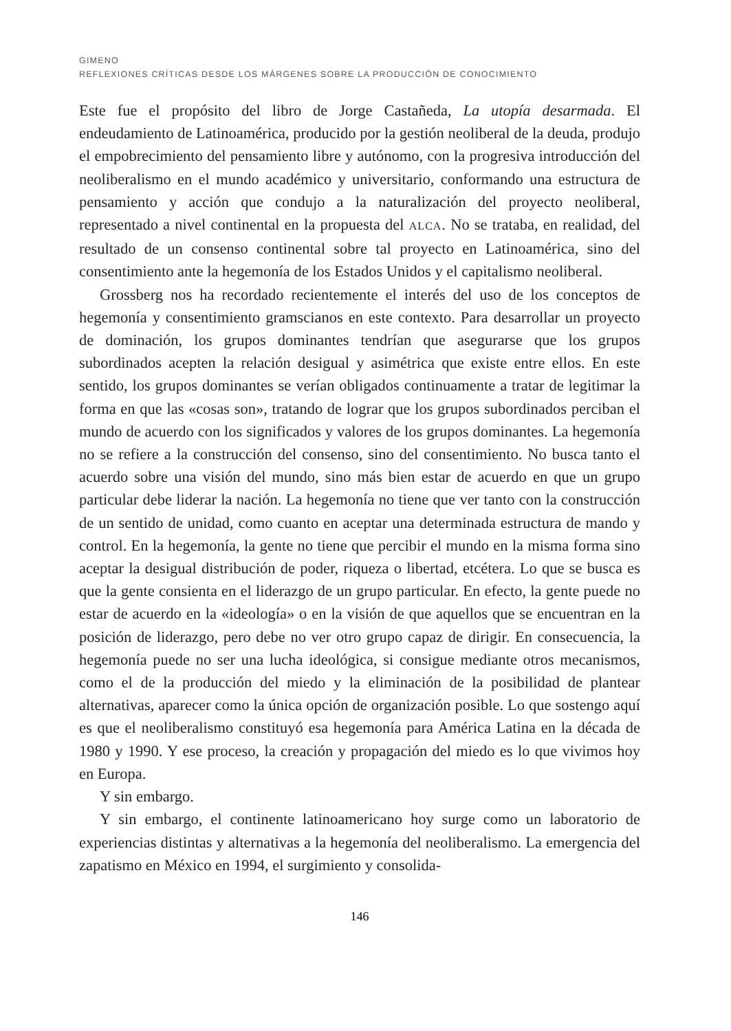GIMENO
REFLEXIONES CRÍTICAS DESDE LOS MÁRGENES SOBRE LA PRODUCCIÓN DE CONOCIMIENTO
Este fue el propósito del libro de Jorge Castañeda, La utopía desarmada. El endeudamiento de Latinoamérica, producido por la gestión neoliberal de la deuda, produjo el empobrecimiento del pensamiento libre y autónomo, con la progresiva introducción del neoliberalismo en el mundo académico y universitario, conformando una estructura de pensamiento y acción que condujo a la naturalización del proyecto neoliberal, representado a nivel continental en la propuesta del ALCA. No se trataba, en realidad, del resultado de un consenso continental sobre tal proyecto en Latinoamérica, sino del consentimiento ante la hegemonía de los Estados Unidos y el capitalismo neoliberal.
Grossberg nos ha recordado recientemente el interés del uso de los conceptos de hegemonía y consentimiento gramscianos en este contexto. Para desarrollar un proyecto de dominación, los grupos dominantes tendrían que asegurarse que los grupos subordinados acepten la relación desigual y asimétrica que existe entre ellos. En este sentido, los grupos dominantes se verían obligados continuamente a tratar de legitimar la forma en que las «cosas son», tratando de lograr que los grupos subordinados perciban el mundo de acuerdo con los significados y valores de los grupos dominantes. La hegemonía no se refiere a la construcción del consenso, sino del consentimiento. No busca tanto el acuerdo sobre una visión del mundo, sino más bien estar de acuerdo en que un grupo particular debe liderar la nación. La hegemonía no tiene que ver tanto con la construcción de un sentido de unidad, como cuanto en aceptar una determinada estructura de mando y control. En la hegemonía, la gente no tiene que percibir el mundo en la misma forma sino aceptar la desigual distribución de poder, riqueza o libertad, etcétera. Lo que se busca es que la gente consienta en el liderazgo de un grupo particular. En efecto, la gente puede no estar de acuerdo en la «ideología» o en la visión de que aquellos que se encuentran en la posición de liderazgo, pero debe no ver otro grupo capaz de dirigir. En consecuencia, la hegemonía puede no ser una lucha ideológica, si consigue mediante otros mecanismos, como el de la producción del miedo y la eliminación de la posibilidad de plantear alternativas, aparecer como la única opción de organización posible. Lo que sostengo aquí es que el neoliberalismo constituyó esa hegemonía para América Latina en la década de 1980 y 1990. Y ese proceso, la creación y propagación del miedo es lo que vivimos hoy en Europa.
Y sin embargo.
Y sin embargo, el continente latinoamericano hoy surge como un laboratorio de experiencias distintas y alternativas a la hegemonía del neoliberalismo. La emergencia del zapatismo en México en 1994, el surgimiento y consolida-
146